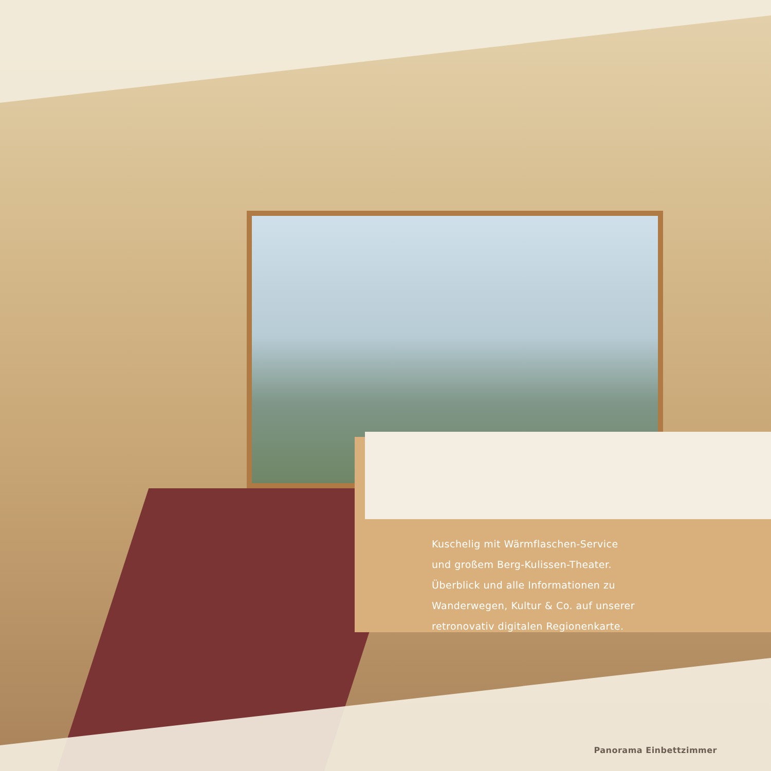Kuschelig mit Wärmflaschen-Service
und großem Berg-Kulissen-Theater.
Überblick und alle Informationen zu
Wanderwegen, Kultur & Co. auf unserer
retronovativ digitalen Regionenkarte.
Panorama Einbettzimmer